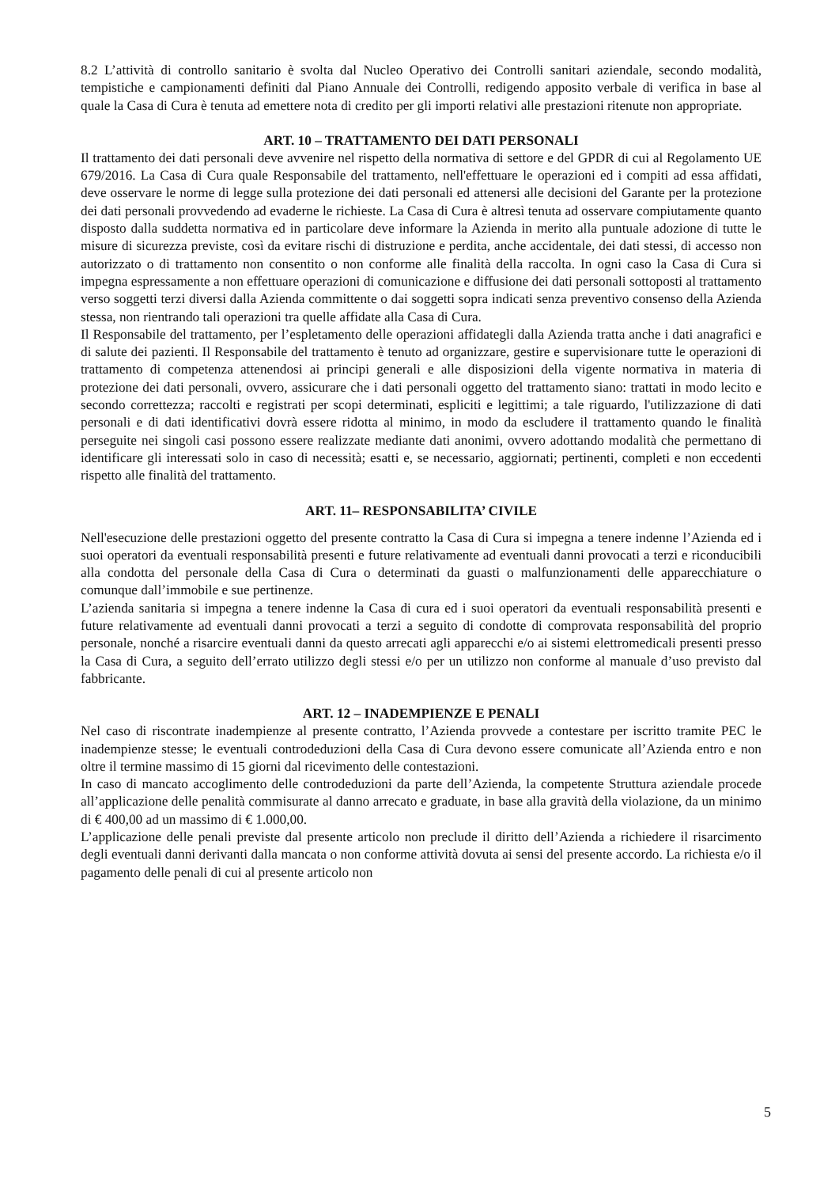8.2 L’attività di controllo sanitario è svolta dal Nucleo Operativo dei Controlli sanitari aziendale, secondo modalità, tempistiche e campionamenti definiti dal Piano Annuale dei Controlli, redigendo apposito verbale di verifica in base al quale la Casa di Cura è tenuta ad emettere nota di credito per gli importi relativi alle prestazioni ritenute non appropriate.
ART. 10 – TRATTAMENTO DEI DATI PERSONALI
Il trattamento dei dati personali deve avvenire nel rispetto della normativa di settore e del GPDR di cui al Regolamento UE 679/2016. La Casa di Cura quale Responsabile del trattamento, nell'effettuare le operazioni ed i compiti ad essa affidati, deve osservare le norme di legge sulla protezione dei dati personali ed attenersi alle decisioni del Garante per la protezione dei dati personali provvedendo ad evaderne le richieste. La Casa di Cura è altresì tenuta ad osservare compiutamente quanto disposto dalla suddetta normativa ed in particolare deve informare la Azienda in merito alla puntuale adozione di tutte le misure di sicurezza previste, così da evitare rischi di distruzione e perdita, anche accidentale, dei dati stessi, di accesso non autorizzato o di trattamento non consentito o non conforme alle finalità della raccolta. In ogni caso la Casa di Cura si impegna espressamente a non effettuare operazioni di comunicazione e diffusione dei dati personali sottoposti al trattamento verso soggetti terzi diversi dalla Azienda committente o dai soggetti sopra indicati senza preventivo consenso della Azienda stessa, non rientrando tali operazioni tra quelle affidate alla Casa di Cura.
Il Responsabile del trattamento, per l’espletamento delle operazioni affidategli dalla Azienda tratta anche i dati anagrafici e di salute dei pazienti. Il Responsabile del trattamento è tenuto ad organizzare, gestire e supervisionare tutte le operazioni di trattamento di competenza attenendosi ai principi generali e alle disposizioni della vigente normativa in materia di protezione dei dati personali, ovvero, assicurare che i dati personali oggetto del trattamento siano: trattati in modo lecito e secondo correttezza; raccolti e registrati per scopi determinati, espliciti e legittimi; a tale riguardo, l'utilizzazione di dati personali e di dati identificativi dovrà essere ridotta al minimo, in modo da escludere il trattamento quando le finalità perseguite nei singoli casi possono essere realizzate mediante dati anonimi, ovvero adottando modalità che permettano di identificare gli interessati solo in caso di necessità; esatti e, se necessario, aggiornati; pertinenti, completi e non eccedenti rispetto alle finalità del trattamento.
ART. 11– RESPONSABILITA’ CIVILE
Nell'esecuzione delle prestazioni oggetto del presente contratto la Casa di Cura si impegna a tenere indenne l’Azienda ed i suoi operatori da eventuali responsabilità presenti e future relativamente ad eventuali danni provocati a terzi e riconducibili alla condotta del personale della Casa di Cura o determinati da guasti o malfunzionamenti delle apparecchiature o comunque dall’immobile e sue pertinenze.
L’azienda sanitaria si impegna a tenere indenne la Casa di cura ed i suoi operatori da eventuali responsabilità presenti e future relativamente ad eventuali danni provocati a terzi a seguito di condotte di comprovata responsabilità del proprio personale, nonché a risarcire eventuali danni da questo arrecati agli apparecchi e/o ai sistemi elettromedicali presenti presso la Casa di Cura, a seguito dell’errato utilizzo degli stessi e/o per un utilizzo non conforme al manuale d’uso previsto dal fabbricante.
ART. 12 – INADEMPIENZE E PENALI
Nel caso di riscontrate inadempienze al presente contratto, l’Azienda provvede a contestare per iscritto tramite PEC le inadempienze stesse; le eventuali controdeduzioni della Casa di Cura devono essere comunicate all’Azienda entro e non oltre il termine massimo di 15 giorni dal ricevimento delle contestazioni.
In caso di mancato accoglimento delle controdeduzioni da parte dell’Azienda, la competente Struttura aziendale procede all’applicazione delle penalità commisurate al danno arrecato e graduate, in base alla gravità della violazione, da un minimo di € 400,00 ad un massimo di € 1.000,00.
L’applicazione delle penali previste dal presente articolo non preclude il diritto dell’Azienda a richiedere il risarcimento degli eventuali danni derivanti dalla mancata o non conforme attività dovuta ai sensi del presente accordo. La richiesta e/o il pagamento delle penali di cui al presente articolo non
5